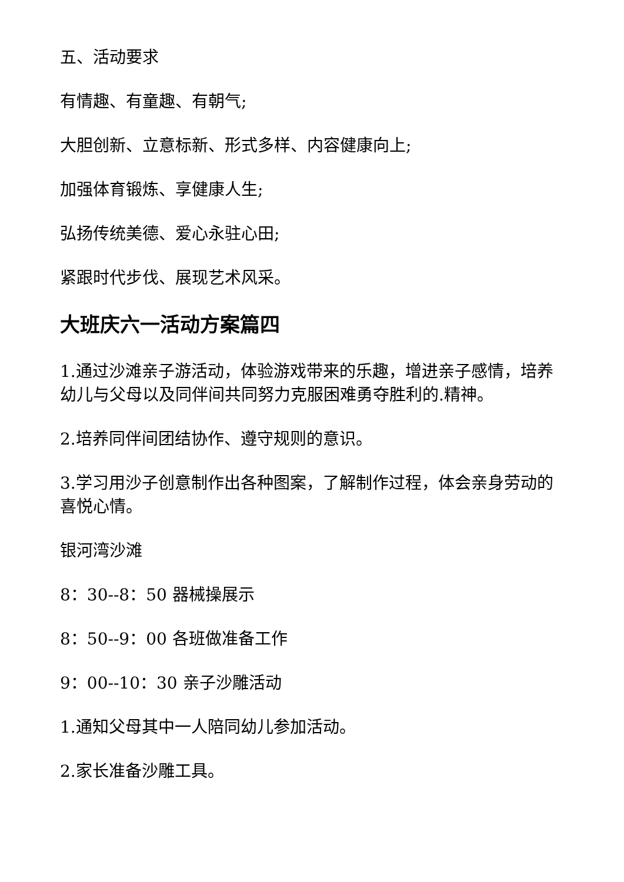五、活动要求
有情趣、有童趣、有朝气;
大胆创新、立意标新、形式多样、内容健康向上;
加强体育锻炼、享健康人生;
弘扬传统美德、爱心永驻心田;
紧跟时代步伐、展现艺术风采。
大班庆六一活动方案篇四
1.通过沙滩亲子游活动，体验游戏带来的乐趣，增进亲子感情，培养幼儿与父母以及同伴间共同努力克服困难勇夺胜利的.精神。
2.培养同伴间团结协作、遵守规则的意识。
3.学习用沙子创意制作出各种图案，了解制作过程，体会亲身劳动的喜悦心情。
银河湾沙滩
8：30--8：50 器械操展示
8：50--9：00 各班做准备工作
9：00--10：30 亲子沙雕活动
1.通知父母其中一人陪同幼儿参加活动。
2.家长准备沙雕工具。